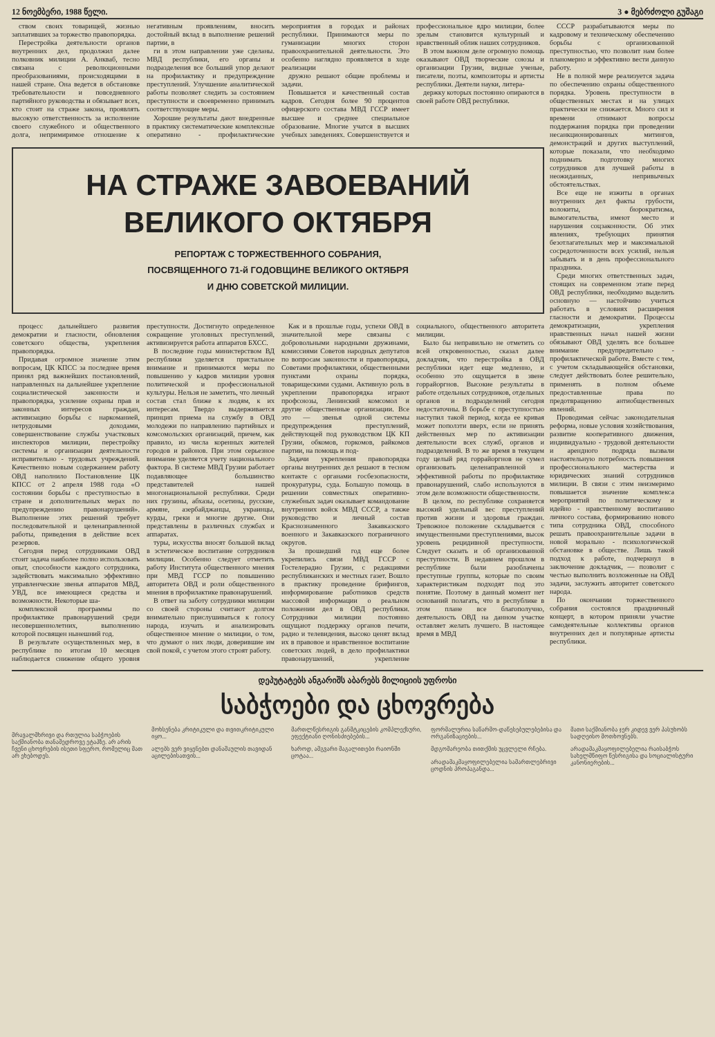12 ნოემბერი, 1988 წელი. 3 ● მებრძოლი გუშაგი
ством своих товарищей, жизнью заплативших за торжество правопорядка.
Перестройка деятельности органов внутренних дел, продолжил далее полковник милиции А. Анкваб, тесно связана с революционными преобразованиями, происходящими в нашей стране. Она ведется в обстановке требовательности и повседневного партийного руководства и обязывает всех, кто стоит на страже закона, проявлять высокую ответственность за исполнение своего служебного и общественного долга, непримиримое отношение к негативным проявлениям, вносить достойный вклад в выполнение решений партии, в
ги в этом направлении уже сделаны. МВД республики, его органы и подразделения все больший упор делают на профилактику и предупреждение преступлений. Улучшение аналитической работы позволяет следить за состоянием преступности и своевременно принимать соответствующие меры.
Хорошие результаты дают внедренные в практику систематические комплексные оперативно - профилактические мероприятия в городах и районах республики. Принимаются меры по гуманизации многих сторон правоохранительной деятельности. Это особенно наглядно проявляется в ходе реализации
дружно решают общие проблемы и задачи.
Повышается и качественный состав кадров. Сегодня более 90 процентов офицерского состава МВД ГССР имеет высшее и среднее специальное образование. Многие учатся в высших учебных заведениях. Совершенствуется и профессиональное ядро милиции, более зрелым становится культурный и нравственный облик наших сотрудников.
В этом важном деле огромную помощь оказывают ОВД творческие союзы и организации Грузии, видные ученые, писатели, поэты, композиторы и артисты республики. Деятели науки, литера-
держку которых постоянно опираются в своей работе ОВД республики.
НА СТРАЖЕ ЗАВОЕВАНИЙ
ВЕЛИКОГО ОКТЯБРЯ
РЕПОРТАЖ С ТОРЖЕСТВЕННОГО СОБРАНИЯ,
ПОСВЯЩЕННОГО 71-й ГОДОВЩИНЕ ВЕЛИКОГО ОКТЯБРЯ
И ДНЮ СОВЕТСКОЙ МИЛИЦИИ.
процесс дальнейшего развития демократии и гласности, обновления советского общества, укрепления правопорядка.
Придавая огромное значение этим вопросам, ЦК КПСС за последнее время принял ряд важнейших постановлений, направленных на дальнейшее укрепление социалистической законности и правопорядка, усиление охраны прав и законных интересов граждан, активизацию борьбы с наркоманией, нетрудовыми доходами, совершенствование службы участковых инспекторов милиции, перестройку системы и организации деятельности исправительно - трудовых учреждений. Качественно новым содержанием работу ОВД наполнило Постановление ЦК КПСС от 2 апреля 1988 года «О состоянии борьбы с преступностью в стране и дополнительных мерах по предупреждению правонарушений». Выполнение этих решений требует последовательной и целенаправленной работы, приведения в действие всех резервов.
Сегодня перед сотрудниками ОВД стоит задача наиболее полно использовать опыт, способности каждого сотрудника, задействовать максимально эффективно управленческие звенья аппаратов МВД, УВД, все имеющиеся средства и возможности. Некоторые ша-
комплексной программы по профилактике правонарушений среди несовершеннолетних, выполнению которой посвящен нынешний год.
В результате осуществленных мер, в республике по итогам 10 месяцев наблюдается снижение общего уровня преступности. Достигнуто определенное сокращение уголовных преступлений, активизируется работа аппаратов БХСС.
В последние годы министерством ВД республики уделяется пристальное внимание и принимаются меры по повышению у кадров милиции уровня политической и профессиональной культуры. Нельзя не заметить, что личный состав стал ближе к людям, к их интересам. Твердо выдерживается принцип приема на службу в ОВД молодежи по направлению партийных и комсомольских организаций, причем, как правило, из числа коренных жителей городов и районов. При этом серьезное внимание уделяется учету национального фактора. В системе МВД Грузии работает подавляющее большинство представителей нашей многонациональной республики. Среди них грузины, абхазы, осетины, русские, армяне, азербайджанцы, украинцы, курды, греки и многие другие. Они представлены в различных службах и аппаратах.
туры, искусства вносят большой вклад в эстетическое воспитание сотрудников милиции. Особенно следует отметить работу Института общественного мнения при МВД ГССР по повышению авторитета ОВД и роли общественного мнения в профилактике правонарушений.
В ответ на заботу сотрудники милиции со своей стороны считают долгом внимательно прислушиваться к голосу народа, изучать и анализировать общественное мнение о милиции, о том, что думают о них люди, доверившие им свой покой, с учетом этого строят работу.
Как и в прошлые годы, успехи ОВД в значительной мере связаны с добровольными народными дружинами, комиссиями Советов народных депутатов по вопросам законности и правопорядка, Советами профилактики, общественными пунктами охраны порядка, товарищескими судами. Активную роль в укреплении правопорядка играют профсоюзы, Ленинский комсомол и другие общественные организации. Все это — звенья одной системы предупреждения преступлений, действующей под руководством ЦК КП Грузии, обкомов, горкомов, райкомов партии, на помощь и под-
Задачи укрепления правопорядка органы внутренних дел решают в тесном контакте с органами госбезопасности, прокуратуры, суда. Большую помощь в решении совместных оперативно-служебных задач оказывает командование внутренних войск МВД СССР, а также руководство и личный состав Краснознаменного Закавказского военного и Закавказского пограничного округов.
За прошедший год еще более укрепились связи МВД ГССР с Гостелерадио Грузии, с редакциями республиканских и местных газет. Вошло в практику проведение брифингов, информирование работников средств массовой информации о реальном положении дел в ОВД республики. Сотрудники милиции постоянно ощущают поддержку органов печати, радио и телевидения, высоко ценят вклад их в правовое и нравственное воспитание советских людей, в дело профилактики правонарушений, укрепление социального, общественного авторитета милиции.
Было бы неправильно не отметить со всей откровенностью, сказал далее докладчик, что перестройка в ОВД республики идет еще медленно, и особенно это ощущается в звене горрайоргнов. Высокие результаты в работе отдельных сотрудников, отдельных органов и подразделений сегодня недостаточны. В борьбе с преступностью наступил такой период, когда ее кривая может поползти вверх, если не принять действенных мер по активизации деятельности всех служб, органов и подразделений. В то же время в текущем году целый ряд горрайоргнов не сумел организовать целенаправленной и эффективной работы по профилактике правонарушений, слабо используются в этом деле возможности общественности.
В целом, по республике сохраняется высокий удельный вес преступлений против жизни и здоровья граждан. Тревожное положение складывается с имущественными преступлениями, высок уровень рецидивной преступности. Следует сказать и об организованной преступности. В недавнем прошлом в республике были разоблачены преступные группы, которые по своим характеристикам подходят под это понятие. Поэтому в данный момент нет оснований полагать, что в республике в этом плане все благополучно, деятельность ОВД на данном участке оставляет желать лучшего. В настоящее время в МВД
СССР разрабатываются меры по кадровому и техническому обеспечению борьбы с организованной преступностью, что позволит нам более планомерно и эффективно вести данную работу.
Не в полной мере реализуется задача по обеспечению охраны общественного порядка. Уровень преступности в общественных местах и на улицах практически не снижается. Много сил и времени отнимают вопросы поддержания порядка при проведении несанкционированных митингов, демонстраций и других выступлений, которые показали, что необходимо поднимать подготовку многих сотрудников для лучшей работы в неожиданных, непривычных обстоятельствах.
Все еще не изжиты в органах внутренних дел факты грубости, волокиты, бюрократизма, вымогательства, имеют место и нарушения соцзаконности. Об этих явлениях, требующих принятия безотлагательных мер и максимальной сосредоточенности всех усилий, нельзя забывать и в день профессионального праздника.
Среди многих ответственных задач, стоящих на современном этапе перед ОВД республики, необходимо выделить основную — настойчиво учиться работать в условиях расширения гласности и демократии. Процессы демократизации, укрепления нравственных начал нашей жизни обязывают ОВД уделять все большее внимание предупредительно - профилактической работе. Вместе с тем, с учетом складывающейся обстановки, следует действовать более решительно, применять в полном объеме предоставленные права по предотвращению антиобщественных явлений.
Проводимая сейчас законодательная реформа, новые условия хозяйствования, развитие кооперативного движения, индивидуально - трудовой деятельности и арендного подряда вызвали настоятельную потребность повышения профессионального мастерства и юридических знаний сотрудников милиции. В связи с этим неизмеримо повышается значение комплекса мероприятий по политическому и идейно - нравственному воспитанию личного состава, формированию нового типа сотрудника ОВД, способного решать правоохранительные задачи в новой морально - психологической обстановке в обществе. Лишь такой подход к работе, подчеркнул в заключение докладчик, — позволит с честью выполнить возложенные на ОВД задачи, заслужить авторитет советского народа.
По окончании торжественного собрания состоялся праздничный концерт, в котором приняли участие самодеятельные коллективы органов внутренних дел и популярные артисты республики.
დეპუტატებს ანგარიშს აბარებს მილიციის უფროსი
საბჭოები და ცხოვრება
მრავალმხრივი და რთულია საბჭოების საქმიანობა თანამედროვე ეტაპზე. არ არის ჩვენი ცხოვრების ისეთი სფერო, რომელიც მათ არ ეხებოდეს.
მოხსენება კრიტიკული და თვითკრიტიკული იყო...
ალებს ვერ ვიყენებთ დანაშაულის თავიდან აცილებისათვის...
მართლწესრიგის განმტკიცების კომპლექსური, ეფექტიანი ღონისძიებების...
ხაროდ, ამგვარი მაგალითები რაიონში ცოტაა...
ფორმალურია საწარმო-დაწესებულებებისა და ორგანიზაციების...
მდგომარეობა თითქმის უცვლელი რჩება.
არადამაკმაყოფილებელია სამართლებრივი ცოდნის პროპაგანდა...
მათი საქმიანობა ჯერ კიდევ ვერ პასუხობს სადღეისო მოთხოვნებს.
არადამაკმაყოფილებელია რაისაბჭოს სახელმწიფო წესრიგისა და სოციალისტური კანონიერების...